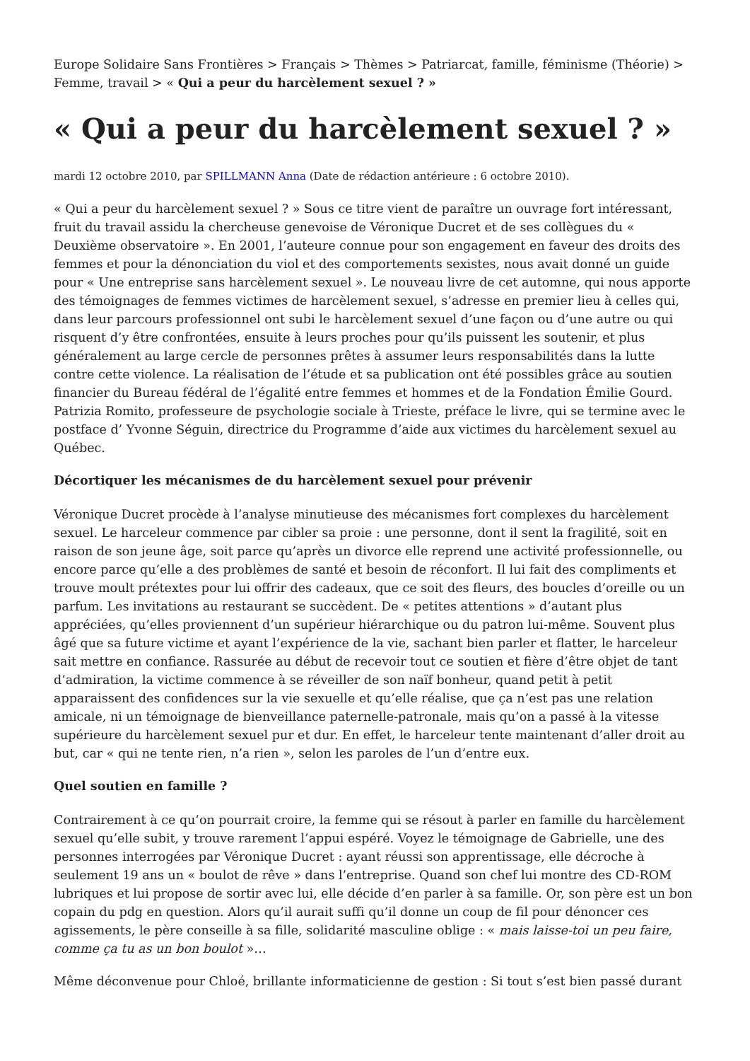Europe Solidaire Sans Frontières > Français > Thèmes > Patriarcat, famille, féminisme (Théorie) > Femme, travail > « Qui a peur du harcèlement sexuel ? »
« Qui a peur du harcèlement sexuel ? »
mardi 12 octobre 2010, par SPILLMANN Anna (Date de rédaction antérieure : 6 octobre 2010).
« Qui a peur du harcèlement sexuel ? » Sous ce titre vient de paraître un ouvrage fort intéressant, fruit du travail assidu la chercheuse genevoise de Véronique Ducret et de ses collègues du « Deuxième observatoire ». En 2001, l’auteure connue pour son engagement en faveur des droits des femmes et pour la dénonciation du viol et des comportements sexistes, nous avait donné un guide pour « Une entreprise sans harcèlement sexuel ». Le nouveau livre de cet automne, qui nous apporte des témoignages de femmes victimes de harcèlement sexuel, s’adresse en premier lieu à celles qui, dans leur parcours professionnel ont subi le harcèlement sexuel d’une façon ou d’une autre ou qui risquent d’y être confrontées, ensuite à leurs proches pour qu’ils puissent les soutenir, et plus généralement au large cercle de personnes prêtes à assumer leurs responsabilités dans la lutte contre cette violence. La réalisation de l’étude et sa publication ont été possibles grâce au soutien financier du Bureau fédéral de l’égalité entre femmes et hommes et de la Fondation Émilie Gourd. Patrizia Romito, professeure de psychologie sociale à Trieste, préface le livre, qui se termine avec le postface d’ Yvonne Séguin, directrice du Programme d’aide aux victimes du harcèlement sexuel au Québec.
Décortiquer les mécanismes de du harcèlement sexuel pour prévenir
Véronique Ducret procède à l’analyse minutieuse des mécanismes fort complexes du harcèlement sexuel. Le harceleur commence par cibler sa proie : une personne, dont il sent la fragilité, soit en raison de son jeune âge, soit parce qu’après un divorce elle reprend une activité professionnelle, ou encore parce qu’elle a des problèmes de santé et besoin de réconfort. Il lui fait des compliments et trouve moult prétextes pour lui offrir des cadeaux, que ce soit des fleurs, des boucles d’oreille ou un parfum. Les invitations au restaurant se succèdent. De « petites attentions » d’autant plus appréciées, qu’elles proviennent d’un supérieur hiérarchique ou du patron lui-même. Souvent plus âgé que sa future victime et ayant l’expérience de la vie, sachant bien parler et flatter, le harceleur sait mettre en confiance. Rassurée au début de recevoir tout ce soutien et fière d’être objet de tant d’admiration, la victime commence à se réveiller de son naïf bonheur, quand petit à petit apparaissent des confidences sur la vie sexuelle et qu’elle réalise, que ça n’est pas une relation amicale, ni un témoignage de bienveillance paternelle-patronale, mais qu’on a passé à la vitesse supérieure du harcèlement sexuel pur et dur. En effet, le harceleur tente maintenant d’aller droit au but, car « qui ne tente rien, n’a rien », selon les paroles de l’un d’entre eux.
Quel soutien en famille ?
Contrairement à ce qu’on pourrait croire, la femme qui se résout à parler en famille du harcèlement sexuel qu’elle subit, y trouve rarement l’appui espéré. Voyez le témoignage de Gabrielle, une des personnes interrogées par Véronique Ducret : ayant réussi son apprentissage, elle décroche à seulement 19 ans un « boulot de rêve » dans l’entreprise. Quand son chef lui montre des CD-ROM lubriques et lui propose de sortir avec lui, elle décide d’en parler à sa famille. Or, son père est un bon copain du pdg en question. Alors qu’il aurait suffi qu’il donne un coup de fil pour dénoncer ces agissements, le père conseille à sa fille, solidarité masculine oblige : « mais laisse-toi un peu faire, comme ça tu as un bon boulot »…
Même déconvenue pour Chloé, brillante informaticienne de gestion : Si tout s’est bien passé durant